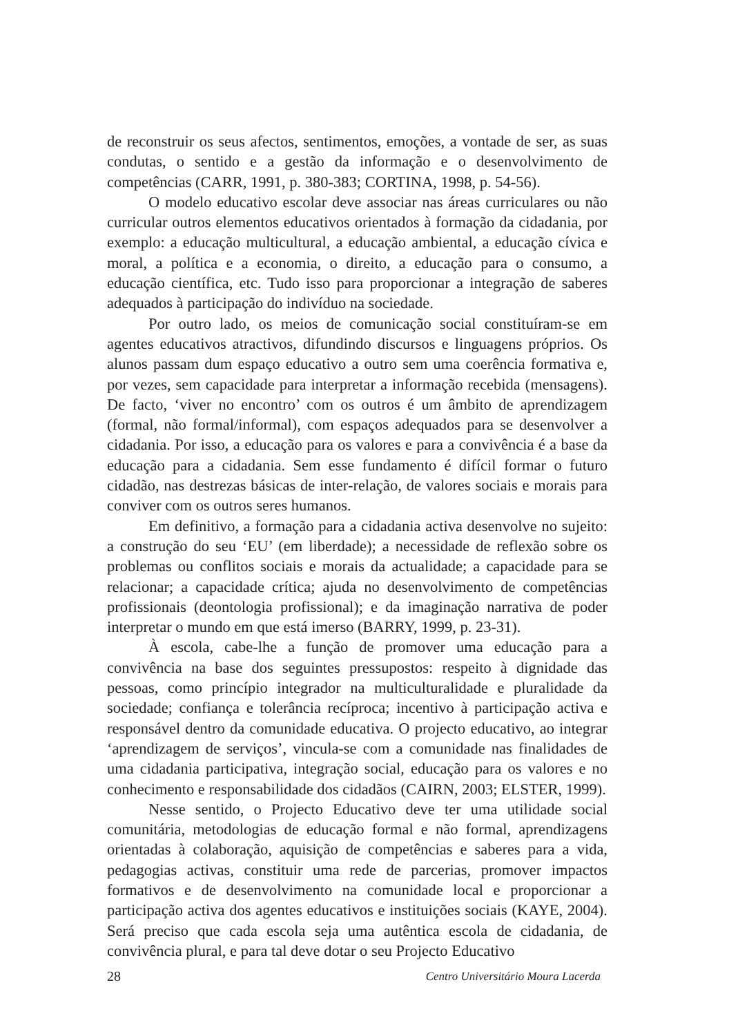de reconstruir os seus afectos, sentimentos, emoções, a vontade de ser, as suas condutas, o sentido e a gestão da informação e o desenvolvimento de competências (CARR, 1991, p. 380-383; CORTINA, 1998, p. 54-56).
O modelo educativo escolar deve associar nas áreas curriculares ou não curricular outros elementos educativos orientados à formação da cidadania, por exemplo: a educação multicultural, a educação ambiental, a educação cívica e moral, a política e a economia, o direito, a educação para o consumo, a educação científica, etc. Tudo isso para proporcionar a integração de saberes adequados à participação do indivíduo na sociedade.
Por outro lado, os meios de comunicação social constituíram-se em agentes educativos atractivos, difundindo discursos e linguagens próprios. Os alunos passam dum espaço educativo a outro sem uma coerência formativa e, por vezes, sem capacidade para interpretar a informação recebida (mensagens). De facto, ‘viver no encontro’ com os outros é um âmbito de aprendizagem (formal, não formal/informal), com espaços adequados para se desenvolver a cidadania. Por isso, a educação para os valores e para a convivência é a base da educação para a cidadania. Sem esse fundamento é difícil formar o futuro cidadão, nas destrezas básicas de inter-relação, de valores sociais e morais para conviver com os outros seres humanos.
Em definitivo, a formação para a cidadania activa desenvolve no sujeito: a construção do seu ‘EU’ (em liberdade); a necessidade de reflexão sobre os problemas ou conflitos sociais e morais da actualidade; a capacidade para se relacionar; a capacidade crítica; ajuda no desenvolvimento de competências profissionais (deontologia profissional); e da imaginação narrativa de poder interpretar o mundo em que está imerso (BARRY, 1999, p. 23-31).
À escola, cabe-lhe a função de promover uma educação para a convivência na base dos seguintes pressupostos: respeito à dignidade das pessoas, como princípio integrador na multiculturalidade e pluralidade da sociedade; confiança e tolerância recíproca; incentivo à participação activa e responsável dentro da comunidade educativa. O projecto educativo, ao integrar ‘aprendizagem de serviços’, vincula-se com a comunidade nas finalidades de uma cidadania participativa, integração social, educação para os valores e no conhecimento e responsabilidade dos cidadãos (CAIRN, 2003; ELSTER, 1999).
Nesse sentido, o Projecto Educativo deve ter uma utilidade social comunitária, metodologias de educação formal e não formal, aprendizagens orientadas à colaboração, aquisição de competências e saberes para a vida, pedagogias activas, constituir uma rede de parcerias, promover impactos formativos e de desenvolvimento na comunidade local e proporcionar a participação activa dos agentes educativos e instituições sociais (KAYE, 2004). Será preciso que cada escola seja uma autêntica escola de cidadania, de convivência plural, e para tal deve dotar o seu Projecto Educativo
28 Centro Universitário Moura Lacerda